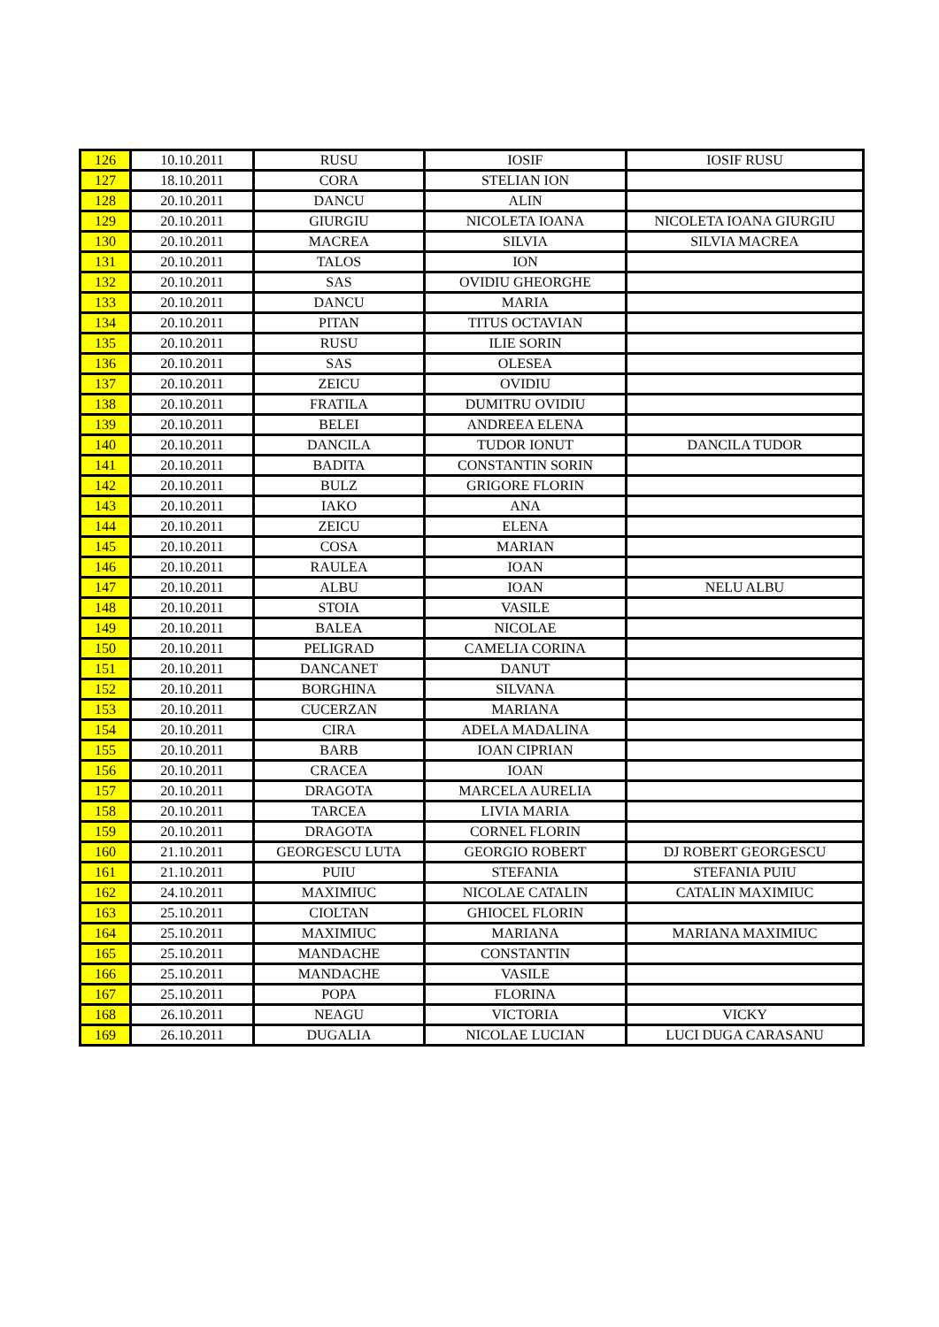| 126 | 10.10.2011 | RUSU | IOSIF | IOSIF RUSU |
| 127 | 18.10.2011 | CORA | STELIAN ION | |
| 128 | 20.10.2011 | DANCU | ALIN | |
| 129 | 20.10.2011 | GIURGIU | NICOLETA IOANA | NICOLETA IOANA GIURGIU |
| 130 | 20.10.2011 | MACREA | SILVIA | SILVIA MACREA |
| 131 | 20.10.2011 | TALOS | ION | |
| 132 | 20.10.2011 | SAS | OVIDIU GHEORGHE | |
| 133 | 20.10.2011 | DANCU | MARIA | |
| 134 | 20.10.2011 | PITAN | TITUS OCTAVIAN | |
| 135 | 20.10.2011 | RUSU | ILIE SORIN | |
| 136 | 20.10.2011 | SAS | OLESEA | |
| 137 | 20.10.2011 | ZEICU | OVIDIU | |
| 138 | 20.10.2011 | FRATILA | DUMITRU OVIDIU | |
| 139 | 20.10.2011 | BELEI | ANDREEA ELENA | |
| 140 | 20.10.2011 | DANCILA | TUDOR IONUT | DANCILA TUDOR |
| 141 | 20.10.2011 | BADITA | CONSTANTIN SORIN | |
| 142 | 20.10.2011 | BULZ | GRIGORE FLORIN | |
| 143 | 20.10.2011 | IAKO | ANA | |
| 144 | 20.10.2011 | ZEICU | ELENA | |
| 145 | 20.10.2011 | COSA | MARIAN | |
| 146 | 20.10.2011 | RAULEA | IOAN | |
| 147 | 20.10.2011 | ALBU | IOAN | NELU ALBU |
| 148 | 20.10.2011 | STOIA | VASILE | |
| 149 | 20.10.2011 | BALEA | NICOLAE | |
| 150 | 20.10.2011 | PELIGRAD | CAMELIA CORINA | |
| 151 | 20.10.2011 | DANCANET | DANUT | |
| 152 | 20.10.2011 | BORGHINA | SILVANA | |
| 153 | 20.10.2011 | CUCERZAN | MARIANA | |
| 154 | 20.10.2011 | CIRA | ADELA MADALINA | |
| 155 | 20.10.2011 | BARB | IOAN CIPRIAN | |
| 156 | 20.10.2011 | CRACEA | IOAN | |
| 157 | 20.10.2011 | DRAGOTA | MARCELA AURELIA | |
| 158 | 20.10.2011 | TARCEA | LIVIA MARIA | |
| 159 | 20.10.2011 | DRAGOTA | CORNEL FLORIN | |
| 160 | 21.10.2011 | GEORGESCU LUTA | GEORGIO ROBERT | DJ ROBERT GEORGESCU |
| 161 | 21.10.2011 | PUIU | STEFANIA | STEFANIA PUIU |
| 162 | 24.10.2011 | MAXIMIUC | NICOLAE CATALIN | CATALIN MAXIMIUC |
| 163 | 25.10.2011 | CIOLTAN | GHIOCEL FLORIN | |
| 164 | 25.10.2011 | MAXIMIUC | MARIANA | MARIANA MAXIMIUC |
| 165 | 25.10.2011 | MANDACHE | CONSTANTIN | |
| 166 | 25.10.2011 | MANDACHE | VASILE | |
| 167 | 25.10.2011 | POPA | FLORINA | |
| 168 | 26.10.2011 | NEAGU | VICTORIA | VICKY |
| 169 | 26.10.2011 | DUGALIA | NICOLAE LUCIAN | LUCI DUGA CARASANU |